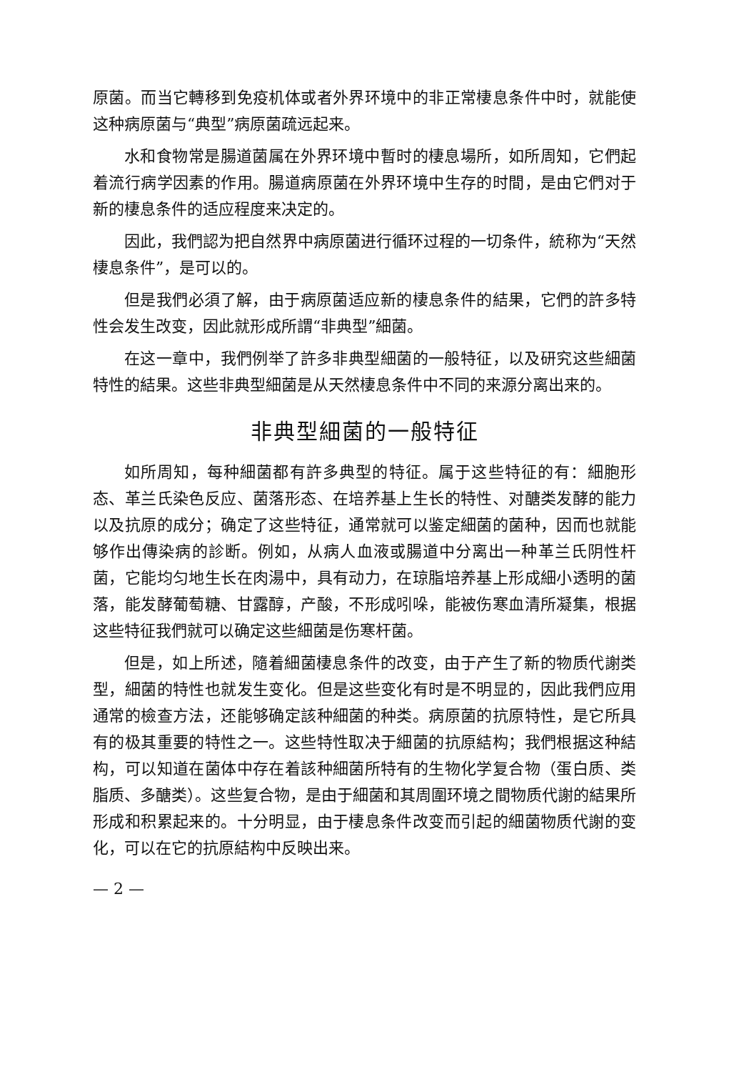原菌。而当它轉移到免疫机体或者外界环境中的非正常棲息条件中时，就能使这种病原菌与“典型”病原菌疏远起来。
水和食物常是腸道菌属在外界环境中暫时的棲息場所，如所周知，它們起着流行病学因素的作用。腸道病原菌在外界环境中生存的时間，是由它們对于新的棲息条件的适应程度来决定的。
因此，我們認为把自然界中病原菌进行循环过程的一切条件，統称为“天然棲息条件”，是可以的。
但是我們必須了解，由于病原菌适应新的棲息条件的結果，它們的許多特性会发生改变，因此就形成所謂“非典型”細菌。
在这一章中，我們例举了許多非典型細菌的一般特征，以及研究这些細菌特性的結果。这些非典型細菌是从天然棲息条件中不同的来源分离出来的。
非典型細菌的一般特征
如所周知，每种細菌都有許多典型的特征。属于这些特征的有：細胞形态、革兰氏染色反应、菌落形态、在培养基上生长的特性、对醣类发酵的能力以及抗原的成分；确定了这些特征，通常就可以鉴定細菌的菌种，因而也就能够作出傳染病的診断。例如，从病人血液或腸道中分离出一种革兰氏阴性杆菌，它能均匀地生长在肉湯中，具有动力，在琼脂培养基上形成細小透明的菌落，能发酵葡萄糖、甘露醇，产酸，不形成吲哚，能被伤寒血清所凝集，根据这些特征我們就可以确定这些細菌是伤寒杆菌。
但是，如上所述，隨着細菌棲息条件的改变，由于产生了新的物质代謝类型，細菌的特性也就发生变化。但是这些变化有时是不明显的，因此我們应用通常的檢查方法，还能够确定該种細菌的种类。病原菌的抗原特性，是它所具有的极其重要的特性之一。这些特性取决于細菌的抗原結构；我們根据这种結构，可以知道在菌体中存在着該种細菌所特有的生物化学复合物（蛋白质、类脂质、多醣类）。这些复合物，是由于細菌和其周圍环境之間物质代謝的結果所形成和积累起来的。十分明显，由于棲息条件改变而引起的細菌物质代謝的变化，可以在它的抗原結构中反映出来。
— 2 —